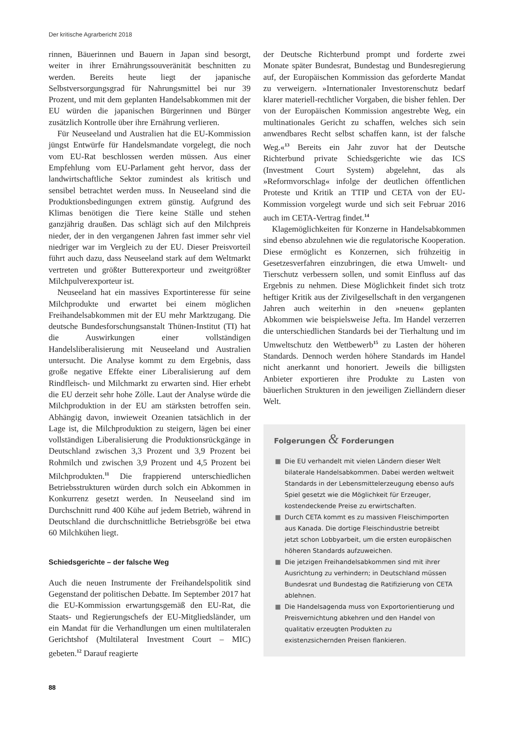Der kritische Agrarbericht 2018
rinnen, Bäuerinnen und Bauern in Japan sind besorgt, weiter in ihrer Ernährungssouveränität beschnitten zu werden. Bereits heute liegt der japanische Selbstversorgungsgrad für Nahrungsmittel bei nur 39 Prozent, und mit dem geplanten Handelsabkommen mit der EU würden die japanischen Bürgerinnen und Bürger zusätzlich Kontrolle über ihre Ernährung verlieren.
Für Neuseeland und Australien hat die EU-Kommission jüngst Entwürfe für Handelsmandate vorgelegt, die noch vom EU-Rat beschlossen werden müssen. Aus einer Empfehlung vom EU-Parlament geht hervor, dass der landwirtschaftliche Sektor zumindest als kritisch und sensibel betrachtet werden muss. In Neuseeland sind die Produktionsbedingungen extrem günstig. Aufgrund des Klimas benötigen die Tiere keine Ställe und stehen ganzjährig draußen. Das schlägt sich auf den Milchpreis nieder, der in den vergangenen Jahren fast immer sehr viel niedriger war im Vergleich zu der EU. Dieser Preisvorteil führt auch dazu, dass Neuseeland stark auf dem Weltmarkt vertreten und größter Butterexporteur und zweitgrößter Milchpulverexporteur ist.
Neuseeland hat ein massives Exportinteresse für seine Milchprodukte und erwartet bei einem möglichen Freihandelsabkommen mit der EU mehr Marktzugang. Die deutsche Bundesforschungsanstalt Thünen-Institut (TI) hat die Auswirkungen einer vollständigen Handelsliberalisierung mit Neuseeland und Australien untersucht. Die Analyse kommt zu dem Ergebnis, dass große negative Effekte einer Liberalisierung auf dem Rindfleisch- und Milchmarkt zu erwarten sind. Hier erhebt die EU derzeit sehr hohe Zölle. Laut der Analyse würde die Milchproduktion in der EU am stärksten betroffen sein. Abhängig davon, inwieweit Ozeanien tatsächlich in der Lage ist, die Milchproduktion zu steigern, lägen bei einer vollständigen Liberalisierung die Produktionsrückgänge in Deutschland zwischen 3,3 Prozent und 3,9 Prozent bei Rohmilch und zwischen 3,9 Prozent und 4,5 Prozent bei Milchprodukten.<sup>11</sup> Die frappierend unterschiedlichen Betriebsstrukturen würden durch solch ein Abkommen in Konkurrenz gesetzt werden. In Neuseeland sind im Durchschnitt rund 400 Kühe auf jedem Betrieb, während in Deutschland die durchschnittliche Betriebsgröße bei etwa 60 Milchkühen liegt.
Schiedsgerichte – der falsche Weg
Auch die neuen Instrumente der Freihandelspolitik sind Gegenstand der politischen Debatte. Im September 2017 hat die EU-Kommission erwartungsgemäß den EU-Rat, die Staats- und Regierungschefs der EU-Mitgliedsländer, um ein Mandat für die Verhandlungen um einen multilateralen Gerichtshof (Multilateral Investment Court – MIC) gebeten.<sup>12</sup> Darauf reagierte
der Deutsche Richterbund prompt und forderte zwei Monate später Bundesrat, Bundestag und Bundesregierung auf, der Europäischen Kommission das geforderte Mandat zu verweigern. »Internationaler Investorenschutz bedarf klarer materiell-rechtlicher Vorgaben, die bisher fehlen. Der von der Europäischen Kommission angestrebte Weg, ein multinationales Gericht zu schaffen, welches sich sein anwendbares Recht selbst schaffen kann, ist der falsche Weg.«<sup>13</sup> Bereits ein Jahr zuvor hat der Deutsche Richterbund private Schiedsgerichte wie das ICS (Investment Court System) abgelehnt, das als »Reformvorschlag« infolge der deutlichen öffentlichen Proteste und Kritik an TTIP und CETA von der EU-Kommission vorgelegt wurde und sich seit Februar 2016 auch im CETA-Vertrag findet.<sup>14</sup>
Klagemöglichkeiten für Konzerne in Handelsabkommen sind ebenso abzulehnen wie die regulatorische Kooperation. Diese ermöglicht es Konzernen, sich frühzeitig in Gesetzesverfahren einzubringen, die etwa Umwelt- und Tierschutz verbessern sollen, und somit Einfluss auf das Ergebnis zu nehmen. Diese Möglichkeit findet sich trotz heftiger Kritik aus der Zivilgesellschaft in den vergangenen Jahren auch weiterhin in den »neuen« geplanten Abkommen wie beispielsweise Jefta. Im Handel verzerren die unterschiedlichen Standards bei der Tierhaltung und im Umweltschutz den Wettbewerb<sup>15</sup> zu Lasten der höheren Standards. Dennoch werden höhere Standards im Handel nicht anerkannt und honoriert. Jeweils die billigsten Anbieter exportieren ihre Produkte zu Lasten von bäuerlichen Strukturen in den jeweiligen Zielländern dieser Welt.
Folgerungen & Forderungen
■ Die EU verhandelt mit vielen Ländern dieser Welt bilaterale Handelsabkommen. Dabei werden weltweit Standards in der Lebensmittelerzeugung ebenso aufs Spiel gesetzt wie die Möglichkeit für Erzeuger, kostendeckende Preise zu erwirtschaften.
■ Durch CETA kommt es zu massiven Fleischimporten aus Kanada. Die dortige Fleischindustrie betreibt jetzt schon Lobbyarbeit, um die ersten europäischen höheren Standards aufzuweichen.
■ Die jetzigen Freihandelsabkommen sind mit ihrer Ausrichtung zu verhindern; in Deutschland müssen Bundesrat und Bundestag die Ratifizierung von CETA ablehnen.
■ Die Handelsagenda muss von Exportorientierung und Preisvernichtung abkehren und den Handel von qualitativ erzeugten Produkten zu existenzsichernden Preisen flankieren.
88